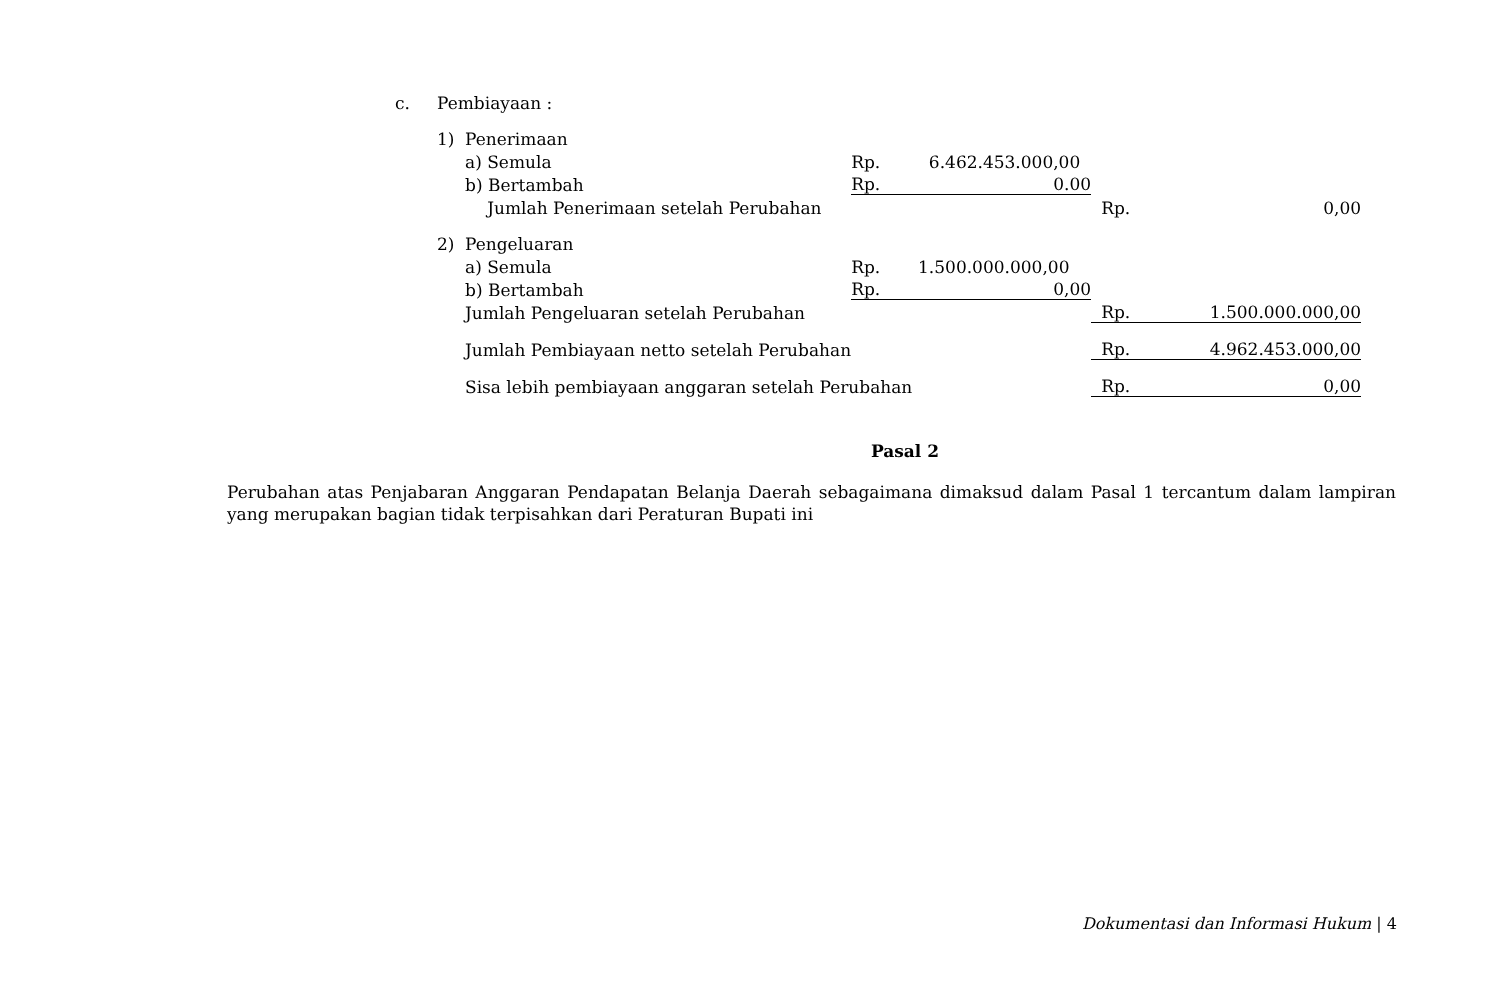| c. | Pembiayaan : | | | | | |
| | 1) | Penerimaan | | | | |
| | | a) Semula | | Rp. 6.462.453.000,00 | | |
| | | b) Bertambah | | Rp. 0.00 | | |
| | | | Jumlah Penerimaan setelah Perubahan | | Rp. | 0,00 |
| | 2) | Pengeluaran | | | | |
| | | a) Semula | | Rp. 1.500.000.000,00 | | |
| | | b) Bertambah | | Rp. 0,00 | | |
| | | Jumlah Pengeluaran setelah Perubahan | | | Rp. 1.500.000.000,00 | |
| | | Jumlah Pembiayaan netto setelah Perubahan | | | Rp. 4.962.453.000,00 | |
| | | Sisa lebih pembiayaan anggaran setelah Perubahan | | | Rp. 0,00 | |
Pasal 2
Perubahan atas Penjabaran Anggaran Pendapatan Belanja Daerah sebagaimana dimaksud dalam Pasal 1 tercantum dalam lampiran yang merupakan bagian tidak terpisahkan dari Peraturan Bupati ini
Dokumentasi dan Informasi Hukum | 4